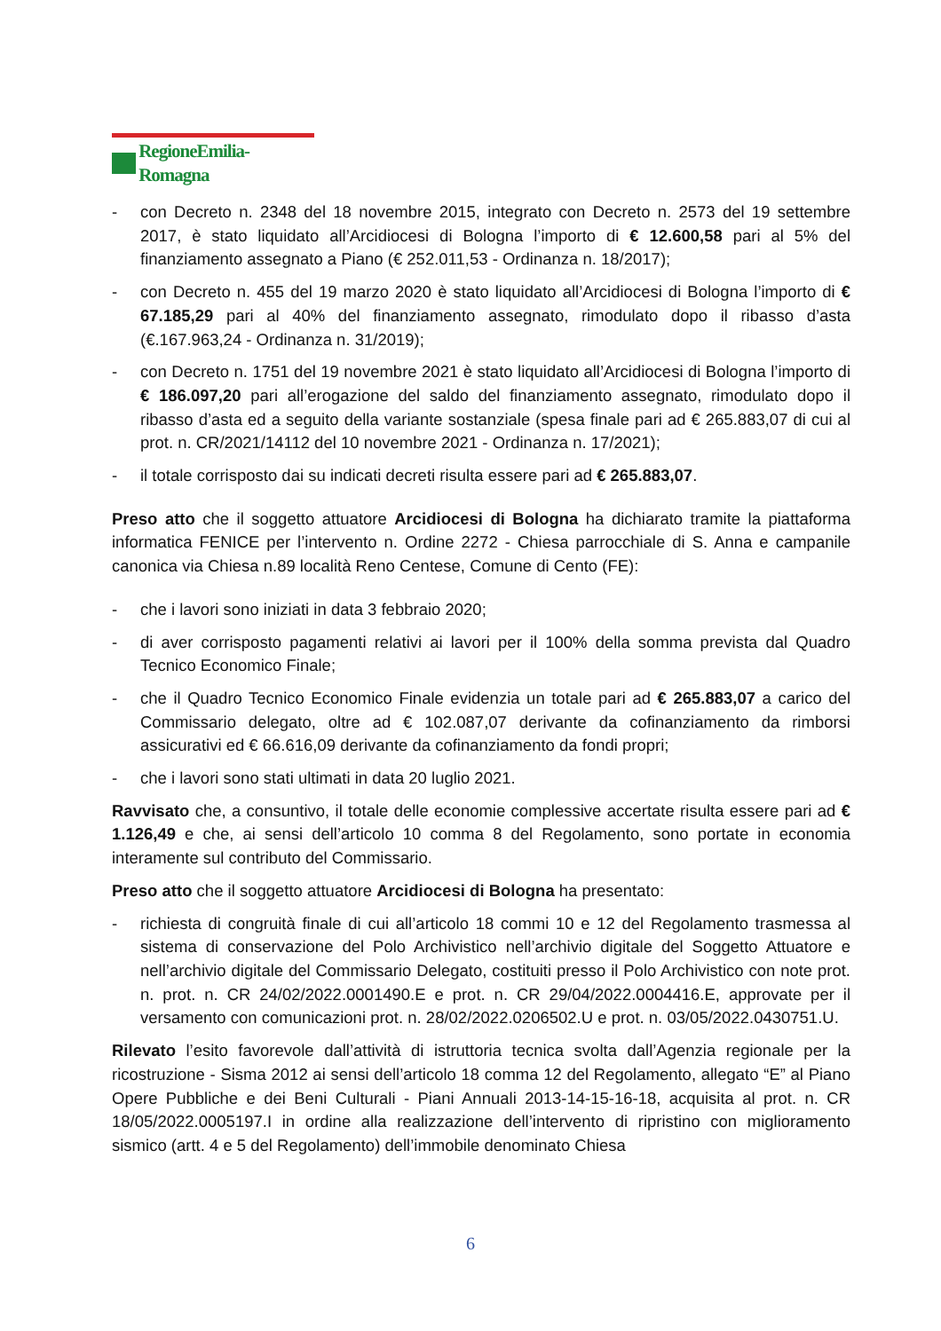RegioneEmilia-Romagna
- con Decreto n. 2348 del 18 novembre 2015, integrato con Decreto n. 2573 del 19 settembre 2017, è stato liquidato all’Arcidiocesi di Bologna l’importo di € 12.600,58 pari al 5% del finanziamento assegnato a Piano (€ 252.011,53 - Ordinanza n. 18/2017);
- con Decreto n. 455 del 19 marzo 2020 è stato liquidato all’Arcidiocesi di Bologna l’importo di € 67.185,29 pari al 40% del finanziamento assegnato, rimodulato dopo il ribasso d’asta (€.167.963,24 - Ordinanza n. 31/2019);
- con Decreto n. 1751 del 19 novembre 2021 è stato liquidato all’Arcidiocesi di Bologna l’importo di € 186.097,20 pari all’erogazione del saldo del finanziamento assegnato, rimodulato dopo il ribasso d’asta ed a seguito della variante sostanziale (spesa finale pari ad € 265.883,07 di cui al prot. n. CR/2021/14112 del 10 novembre 2021 - Ordinanza n. 17/2021);
- il totale corrisposto dai su indicati decreti risulta essere pari ad € 265.883,07.
Preso atto che il soggetto attuatore Arcidiocesi di Bologna ha dichiarato tramite la piattaforma informatica FENICE per l’intervento n. Ordine 2272 - Chiesa parrocchiale di S. Anna e campanile canonica via Chiesa n.89 località Reno Centese, Comune di Cento (FE):
- che i lavori sono iniziati in data 3 febbraio 2020;
- di aver corrisposto pagamenti relativi ai lavori per il 100% della somma prevista dal Quadro Tecnico Economico Finale;
- che il Quadro Tecnico Economico Finale evidenzia un totale pari ad € 265.883,07 a carico del Commissario delegato, oltre ad € 102.087,07 derivante da cofinanziamento da rimborsi assicurativi ed € 66.616,09 derivante da cofinanziamento da fondi propri;
- che i lavori sono stati ultimati in data 20 luglio 2021.
Ravvisato che, a consuntivo, il totale delle economie complessive accertate risulta essere pari ad € 1.126,49 e che, ai sensi dell’articolo 10 comma 8 del Regolamento, sono portate in economia interamente sul contributo del Commissario.
Preso atto che il soggetto attuatore Arcidiocesi di Bologna ha presentato:
- richiesta di congruità finale di cui all’articolo 18 commi 10 e 12 del Regolamento trasmessa al sistema di conservazione del Polo Archivistico nell’archivio digitale del Soggetto Attuatore e nell’archivio digitale del Commissario Delegato, costituiti presso il Polo Archivistico con note prot. n. prot. n. CR 24/02/2022.0001490.E e prot. n. CR 29/04/2022.0004416.E, approvate per il versamento con comunicazioni prot. n. 28/02/2022.0206502.U e prot. n. 03/05/2022.0430751.U.
Rilevato l’esito favorevole dall’attività di istruttoria tecnica svolta dall’Agenzia regionale per la ricostruzione - Sisma 2012 ai sensi dell’articolo 18 comma 12 del Regolamento, allegato “E” al Piano Opere Pubbliche e dei Beni Culturali - Piani Annuali 2013-14-15-16-18, acquisita al prot. n. CR 18/05/2022.0005197.I in ordine alla realizzazione dell’intervento di ripristino con miglioramento sismico (artt. 4 e 5 del Regolamento) dell’immobile denominato Chiesa
6